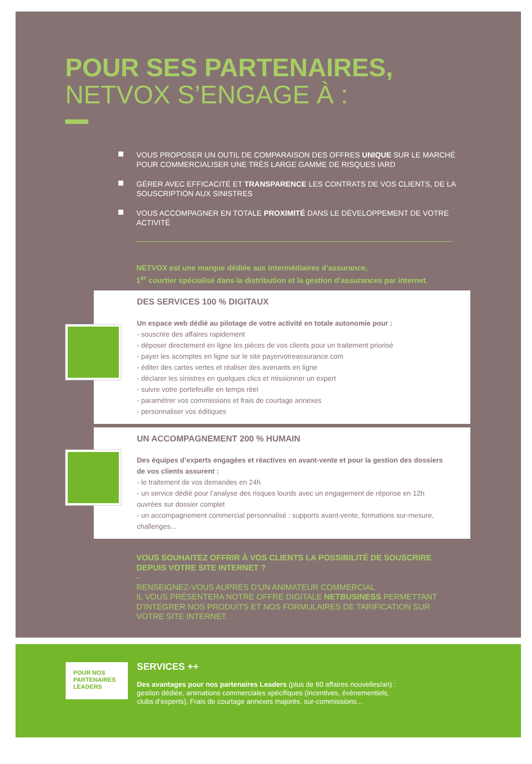POUR SES PARTENAIRES,
NETVOX S’ENGAGE À :
VOUS PROPOSER UN OUTIL DE COMPARAISON DES OFFRES UNIQUE SUR LE MARCHÉ POUR COMMERCIALISER UNE TRÈS LARGE GAMME DE RISQUES IARD
GÉRER AVEC EFFICACITÉ ET TRANSPARENCE LES CONTRATS DE VOS CLIENTS, DE LA SOUSCRIPTION AUX SINISTRES
VOUS ACCOMPAGNER EN TOTALE PROXIMITÉ DANS LE DÉVELOPPEMENT DE VOTRE ACTIVITÉ
NETVOX est une marque dédiée aux intermédiaires d’assurance,
1<sup>er</sup> courtier spécialisé dans la distribution et la gestion d’assurances par internet.
DES SERVICES 100 % DIGITAUX
Un espace web dédié au pilotage de votre activité en totale autonomie pour :
- souscrire des affaires rapidement
- déposer directement en ligne les pièces de vos clients pour un traitement priorisé
- payer les acomptes en ligne sur le site payervotreassurance.com
- éditer des cartes vertes et réaliser des avenants en ligne
- déclarer les sinistres en quelques clics et missionner un expert
- suivre votre portefeuille en temps réel
- paramétrer vos commissions et frais de courtage annexes
- personnaliser vos éditiques
UN ACCOMPAGNEMENT 200 % HUMAIN
Des équipes d’experts engagées et réactives en avant-vente et pour la gestion des dossiers de vos clients assurent :
- le traitement de vos demandes en 24h
- un service dédié pour l’analyse des risques lourds avec un engagement de réponse en 12h ouvrées sur dossier complet
- un accompagnement commercial personnalisé : supports avant-vente, formations sur-mesure, challenges...
VOUS SOUHAITEZ OFFRIR À VOS CLIENTS LA POSSIBILITÉ DE SOUSCRIRE DEPUIS VOTRE SITE INTERNET ?
-
RENSEIGNEZ-VOUS AUPRÈS D’UN ANIMATEUR COMMERCIAL.
IL VOUS PRÉSENTERA NOTRE OFFRE DIGITALE NETBUSINESS PERMETTANT D’INTÉGRER NOS PRODUITS ET NOS FORMULAIRES DE TARIFICATION SUR VOTRE SITE INTERNET.
POUR NOS
PARTENAIRES
LEADERS
SERVICES ++
Des avantages pour nos partenaires Leaders (plus de 60 affaires nouvelles/an) :
gestion dédiée, animations commerciales spécifiques (incentives, évènementiels,
clubs d’experts), Frais de courtage annexes majorés, sur-commissions...